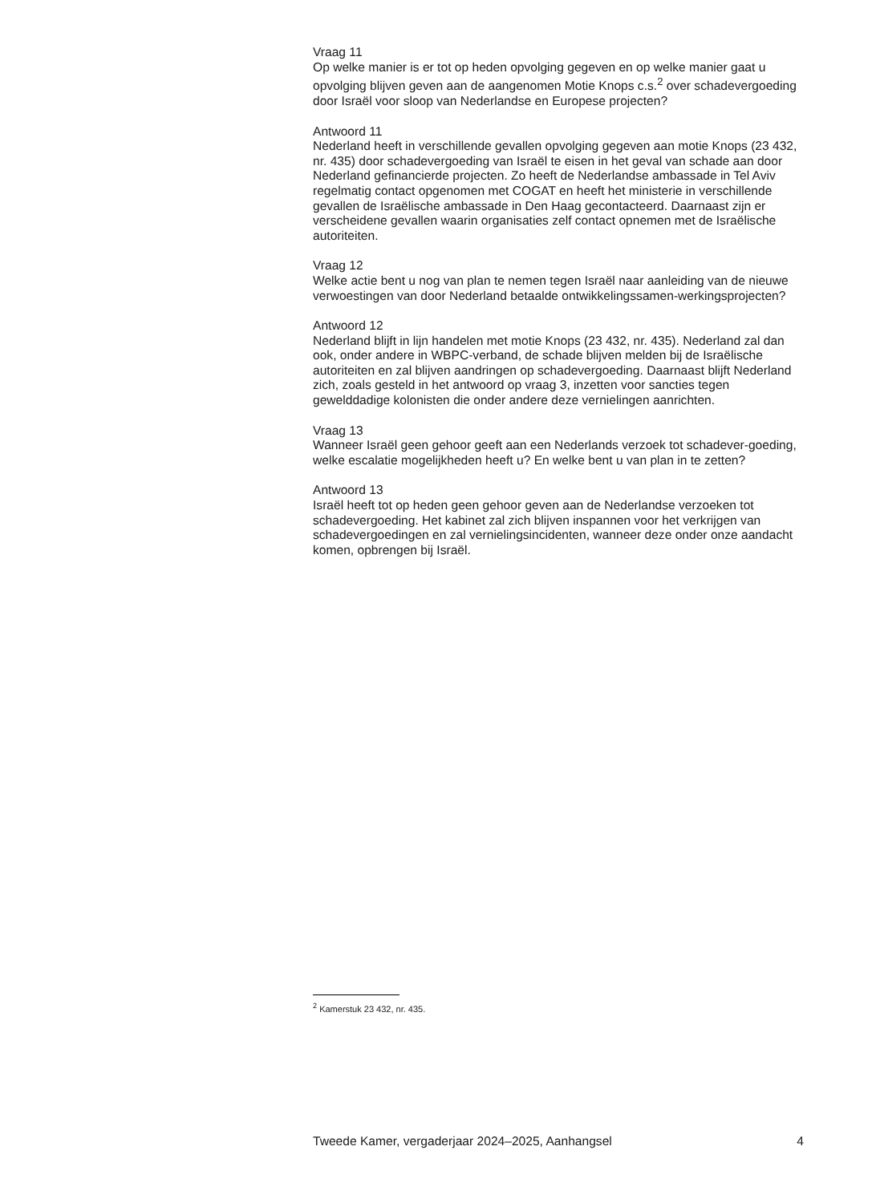Vraag 11
Op welke manier is er tot op heden opvolging gegeven en op welke manier gaat u opvolging blijven geven aan de aangenomen Motie Knops c.s.<sup>2</sup> over schadevergoeding door Israël voor sloop van Nederlandse en Europese projecten?
Antwoord 11
Nederland heeft in verschillende gevallen opvolging gegeven aan motie Knops (23 432, nr. 435) door schadevergoeding van Israël te eisen in het geval van schade aan door Nederland gefinancierde projecten. Zo heeft de Nederlandse ambassade in Tel Aviv regelmatig contact opgenomen met COGAT en heeft het ministerie in verschillende gevallen de Israëlische ambassade in Den Haag gecontacteerd. Daarnaast zijn er verscheidene gevallen waarin organisaties zelf contact opnemen met de Israëlische autoriteiten.
Vraag 12
Welke actie bent u nog van plan te nemen tegen Israël naar aanleiding van de nieuwe verwoestingen van door Nederland betaalde ontwikkelingssamen-werkingsprojecten?
Antwoord 12
Nederland blijft in lijn handelen met motie Knops (23 432, nr. 435). Nederland zal dan ook, onder andere in WBPC-verband, de schade blijven melden bij de Israëlische autoriteiten en zal blijven aandringen op schadevergoeding. Daarnaast blijft Nederland zich, zoals gesteld in het antwoord op vraag 3, inzetten voor sancties tegen gewelddadige kolonisten die onder andere deze vernielingen aanrichten.
Vraag 13
Wanneer Israël geen gehoor geeft aan een Nederlands verzoek tot schadever-goeding, welke escalatie mogelijkheden heeft u? En welke bent u van plan in te zetten?
Antwoord 13
Israël heeft tot op heden geen gehoor geven aan de Nederlandse verzoeken tot schadevergoeding. Het kabinet zal zich blijven inspannen voor het verkrijgen van schadevergoedingen en zal vernielingsincidenten, wanneer deze onder onze aandacht komen, opbrengen bij Israël.
<sup>2</sup> Kamerstuk 23 432, nr. 435.
Tweede Kamer, vergaderjaar 2024–2025, Aanhangsel 4